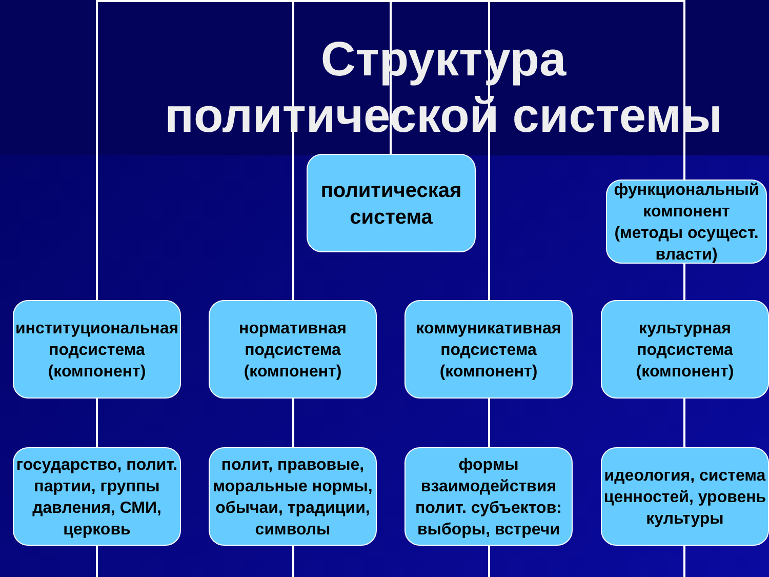Структура
политической системы
политическая
система
функциональный компонент (методы осущест. власти)
институциональная подсистема (компонент)
нормативная подсистема (компонент)
коммуникативная подсистема (компонент)
культурная подсистема (компонент)
государство, полит. партии, группы давления, СМИ, церковь
полит, правовые, моральные нормы, обычаи, традиции, символы
формы взаимодействия полит. субъектов: выборы, встречи
идеология, система ценностей, уровень культуры